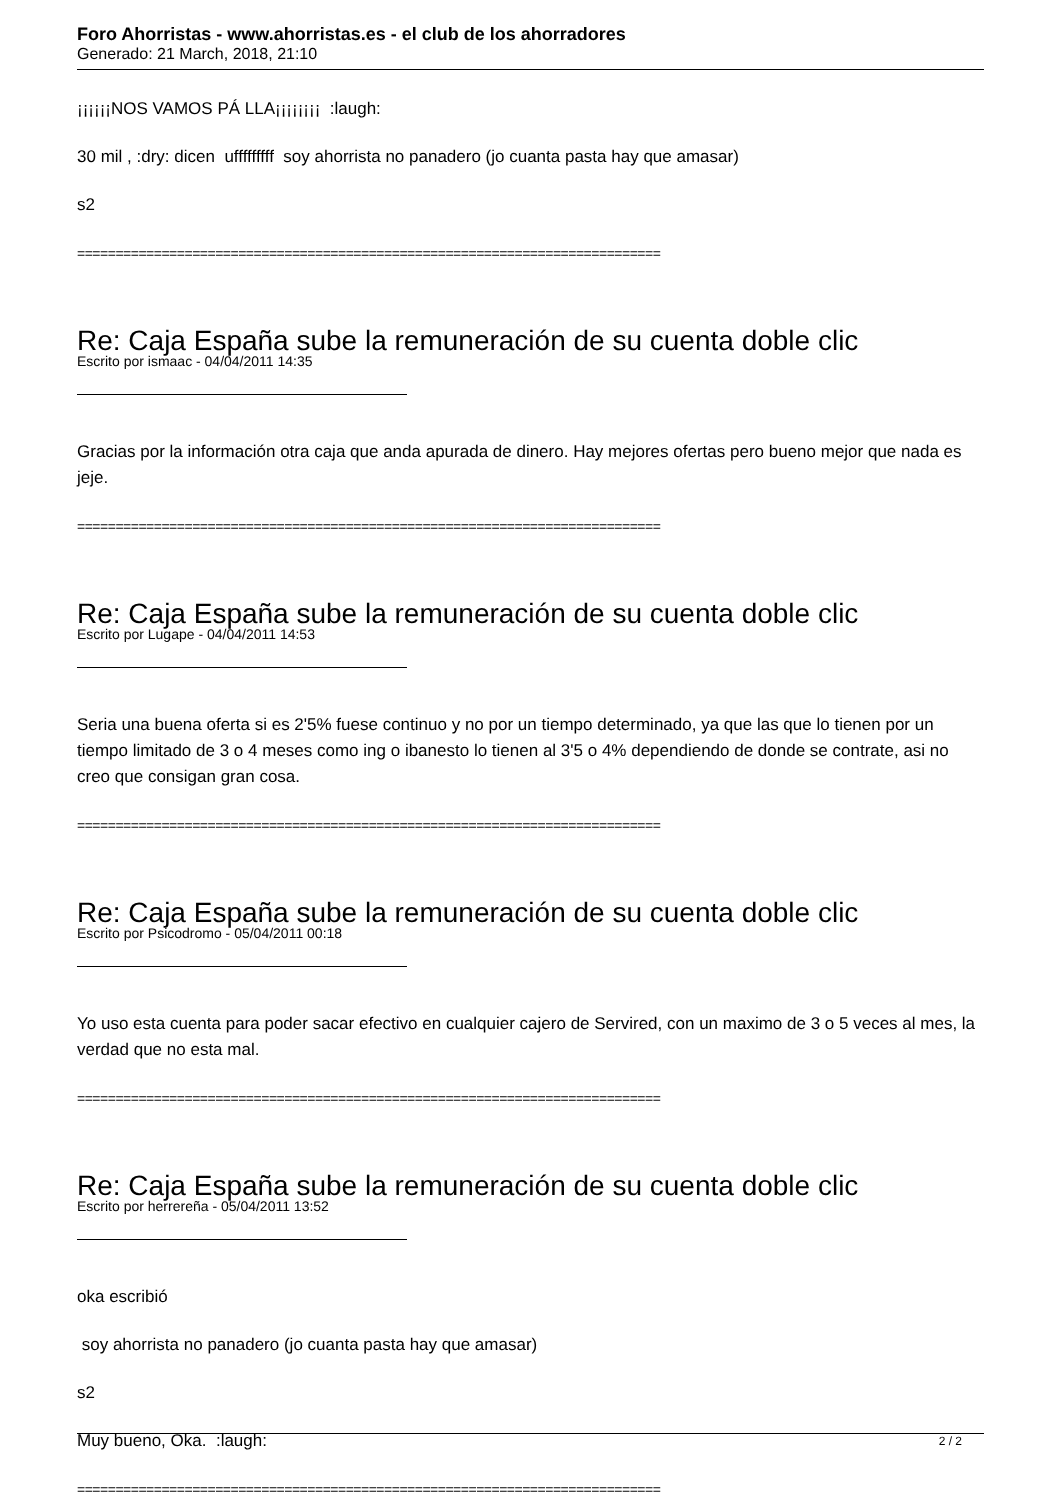Foro Ahorristas - www.ahorristas.es - el club de los ahorradores
Generado: 21 March, 2018, 21:10
¡¡¡¡¡¡NOS VAMOS PÁ LLA¡¡¡¡¡¡¡¡ :laugh:
30 mil , :dry: dicen ufffffffff soy ahorrista no panadero (jo cuanta pasta hay que amasar)
s2
============================================================================
Re: Caja España sube la remuneración de su cuenta doble clic
Escrito por ismaac - 04/04/2011 14:35
Gracias por la información otra caja que anda apurada de dinero. Hay mejores ofertas pero bueno mejor que nada es jeje.
============================================================================
Re: Caja España sube la remuneración de su cuenta doble clic
Escrito por Lugape - 04/04/2011 14:53
Seria una buena oferta si es 2'5% fuese continuo y no por un tiempo determinado, ya que las que lo tienen por un tiempo limitado de 3 o 4 meses como ing o ibanesto lo tienen al 3'5 o 4% dependiendo de donde se contrate, asi no creo que consigan gran cosa.
============================================================================
Re: Caja España sube la remuneración de su cuenta doble clic
Escrito por Psicodromo - 05/04/2011 00:18
Yo uso esta cuenta para poder sacar efectivo en cualquier cajero de Servired, con un maximo de 3 o 5 veces al mes, la verdad que no esta mal.
============================================================================
Re: Caja España sube la remuneración de su cuenta doble clic
Escrito por herrereña - 05/04/2011 13:52
oka escribió
soy ahorrista no panadero (jo cuanta pasta hay que amasar)
s2
Muy bueno, Oka. :laugh:
============================================================================
2 / 2